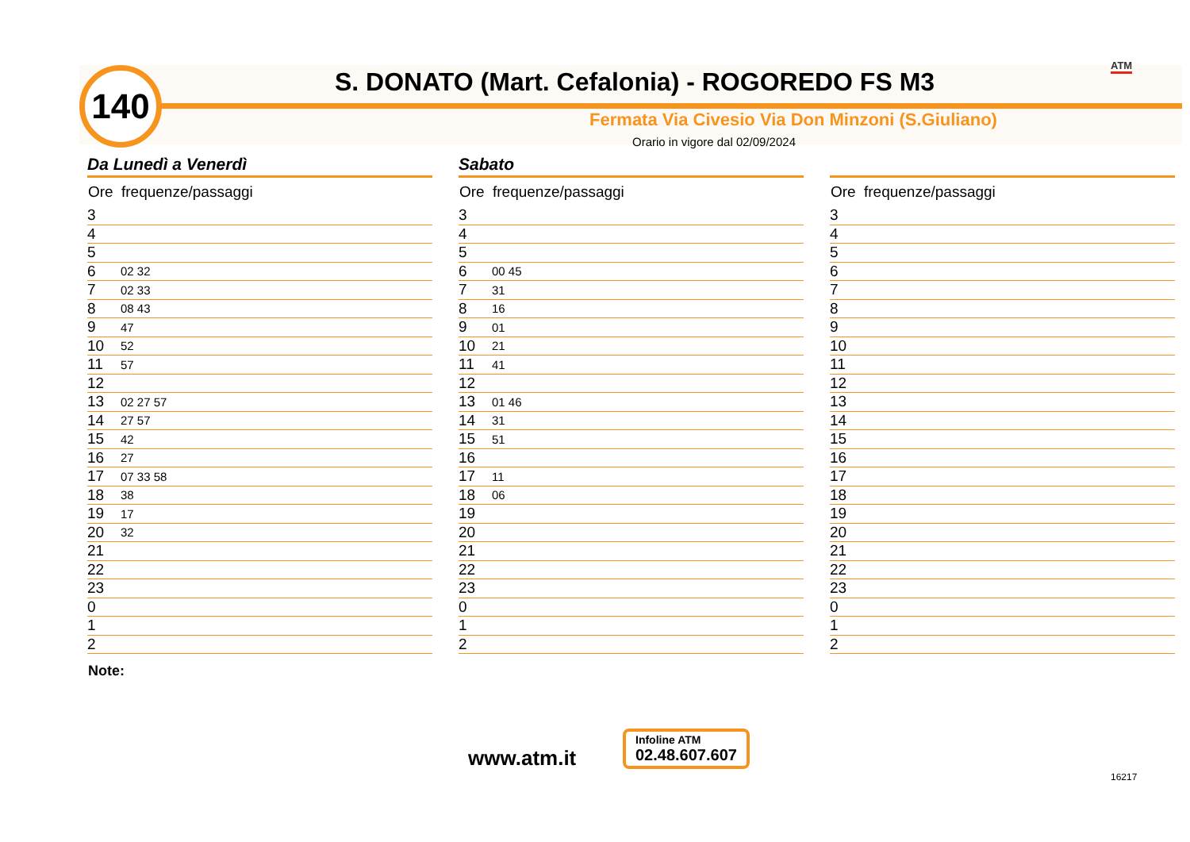140 ATM
S. DONATO (Mart. Cefalonia) - ROGOREDO FS M3
Fermata Via Civesio Via Don Minzoni (S.Giuliano)
Orario in vigore dal 02/09/2024
Da Lunedì a Venerdì
| Ore | frequenze/passaggi |
| --- | --- |
| 3 | |
| 4 | |
| 5 | |
| 6 | 02 32 |
| 7 | 02 33 |
| 8 | 08 43 |
| 9 | 47 |
| 10 | 52 |
| 11 | 57 |
| 12 | |
| 13 | 02 27 57 |
| 14 | 27 57 |
| 15 | 42 |
| 16 | 27 |
| 17 | 07 33 58 |
| 18 | 38 |
| 19 | 17 |
| 20 | 32 |
| 21 | |
| 22 | |
| 23 | |
| 0 | |
| 1 | |
| 2 | |
Sabato
| Ore | frequenze/passaggi |
| --- | --- |
| 3 | |
| 4 | |
| 5 | |
| 6 | 00 45 |
| 7 | 31 |
| 8 | 16 |
| 9 | 01 |
| 10 | 21 |
| 11 | 41 |
| 12 | |
| 13 | 01 46 |
| 14 | 31 |
| 15 | 51 |
| 16 | |
| 17 | 11 |
| 18 | 06 |
| 19 | |
| 20 | |
| 21 | |
| 22 | |
| 23 | |
| 0 | |
| 1 | |
| 2 | |
| Ore | frequenze/passaggi |
| --- | --- |
| 3 | |
| 4 | |
| 5 | |
| 6 | |
| 7 | |
| 8 | |
| 9 | |
| 10 | |
| 11 | |
| 12 | |
| 13 | |
| 14 | |
| 15 | |
| 16 | |
| 17 | |
| 18 | |
| 19 | |
| 20 | |
| 21 | |
| 22 | |
| 23 | |
| 0 | |
| 1 | |
| 2 | |
Note:
www.atm.it
Infoline ATM
02.48.607.607
16217